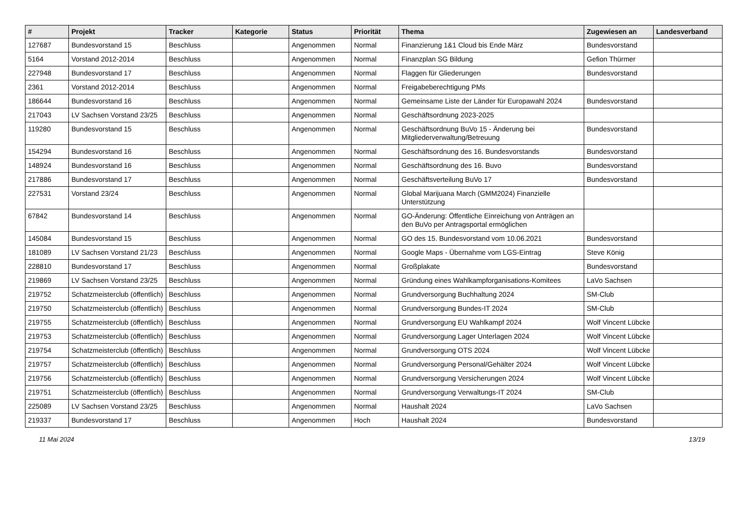| # | Projekt | Tracker | Kategorie | Status | Priorität | Thema | Zugewiesen an | Landesverband |
| --- | --- | --- | --- | --- | --- | --- | --- | --- |
| 127687 | Bundesvorstand 15 | Beschluss | | Angenommen | Normal | Finanzierung 1&1 Cloud bis Ende März | Bundesvorstand | |
| 5164 | Vorstand 2012-2014 | Beschluss | | Angenommen | Normal | Finanzplan SG Bildung | Gefion Thürmer | |
| 227948 | Bundesvorstand 17 | Beschluss | | Angenommen | Normal | Flaggen für Gliederungen | Bundesvorstand | |
| 2361 | Vorstand 2012-2014 | Beschluss | | Angenommen | Normal | Freigabeberechtigung PMs | | |
| 186644 | Bundesvorstand 16 | Beschluss | | Angenommen | Normal | Gemeinsame Liste der Länder für Europawahl 2024 | Bundesvorstand | |
| 217043 | LV Sachsen Vorstand 23/25 | Beschluss | | Angenommen | Normal | Geschäftsordnung 2023-2025 | | |
| 119280 | Bundesvorstand 15 | Beschluss | | Angenommen | Normal | Geschäftsordnung BuVo 15 - Änderung bei Mitgliederverwaltung/Betreuung | Bundesvorstand | |
| 154294 | Bundesvorstand 16 | Beschluss | | Angenommen | Normal | Geschäftsordnung des 16. Bundesvorstands | Bundesvorstand | |
| 148924 | Bundesvorstand 16 | Beschluss | | Angenommen | Normal | Geschäftsordnung des 16. Buvo | Bundesvorstand | |
| 217886 | Bundesvorstand 17 | Beschluss | | Angenommen | Normal | Geschäftsverteilung BuVo 17 | Bundesvorstand | |
| 227531 | Vorstand 23/24 | Beschluss | | Angenommen | Normal | Global Marijuana March (GMM2024) Finanzielle Unterstützung | | |
| 67842 | Bundesvorstand 14 | Beschluss | | Angenommen | Normal | GO-Änderung: Öffentliche Einreichung von Anträgen an den BuVo per Antragsportal ermöglichen | | |
| 145084 | Bundesvorstand 15 | Beschluss | | Angenommen | Normal | GO des 15. Bundesvorstand vom 10.06.2021 | Bundesvorstand | |
| 181089 | LV Sachsen Vorstand 21/23 | Beschluss | | Angenommen | Normal | Google Maps - Übernahme vom LGS-Eintrag | Steve König | |
| 228810 | Bundesvorstand 17 | Beschluss | | Angenommen | Normal | Großplakate | Bundesvorstand | |
| 219869 | LV Sachsen Vorstand 23/25 | Beschluss | | Angenommen | Normal | Gründung eines Wahlkampforganisations-Komitees | LaVo Sachsen | |
| 219752 | Schatzmeisterclub (öffentlich) | Beschluss | | Angenommen | Normal | Grundversorgung Buchhaltung 2024 | SM-Club | |
| 219750 | Schatzmeisterclub (öffentlich) | Beschluss | | Angenommen | Normal | Grundversorgung Bundes-IT 2024 | SM-Club | |
| 219755 | Schatzmeisterclub (öffentlich) | Beschluss | | Angenommen | Normal | Grundversorgung EU Wahlkampf 2024 | Wolf Vincent Lübcke | |
| 219753 | Schatzmeisterclub (öffentlich) | Beschluss | | Angenommen | Normal | Grundversorgung Lager Unterlagen 2024 | Wolf Vincent Lübcke | |
| 219754 | Schatzmeisterclub (öffentlich) | Beschluss | | Angenommen | Normal | Grundversorgung OTS 2024 | Wolf Vincent Lübcke | |
| 219757 | Schatzmeisterclub (öffentlich) | Beschluss | | Angenommen | Normal | Grundversorgung Personal/Gehälter 2024 | Wolf Vincent Lübcke | |
| 219756 | Schatzmeisterclub (öffentlich) | Beschluss | | Angenommen | Normal | Grundversorgung Versicherungen 2024 | Wolf Vincent Lübcke | |
| 219751 | Schatzmeisterclub (öffentlich) | Beschluss | | Angenommen | Normal | Grundversorgung Verwaltungs-IT 2024 | SM-Club | |
| 225089 | LV Sachsen Vorstand 23/25 | Beschluss | | Angenommen | Normal | Haushalt 2024 | LaVo Sachsen | |
| 219337 | Bundesvorstand 17 | Beschluss | | Angenommen | Hoch | Haushalt 2024 | Bundesvorstand | |
11 Mai 2024 13/19